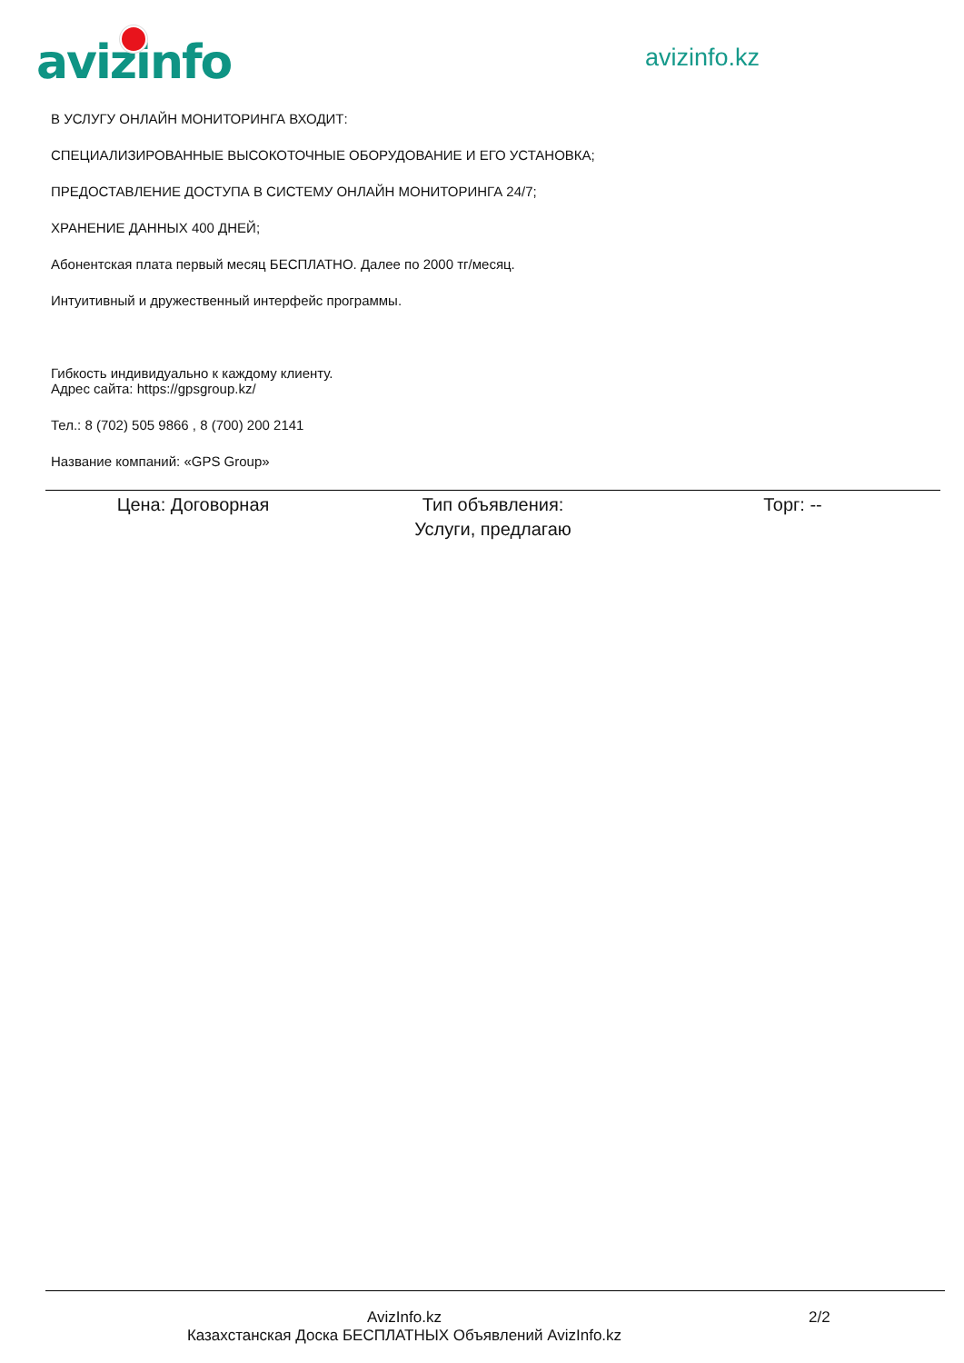avizinfo avizinfo.kz
В УСЛУГУ ОНЛАЙН МОНИТОРИНГА ВХОДИТ:
СПЕЦИАЛИЗИРОВАННЫЕ ВЫСОКОТОЧНЫЕ ОБОРУДОВАНИЕ И ЕГО УСТАНОВКА;
ПРЕДОСТАВЛЕНИЕ ДОСТУПА В СИСТЕМУ ОНЛАЙН МОНИТОРИНГА 24/7;
ХРАНЕНИЕ ДАННЫХ 400 ДНЕЙ;
Абонентская плата первый месяц БЕСПЛАТНО. Далее по 2000 тг/месяц.
Интуитивный и дружественный интерфейс программы.
Гибкость индивидуально к каждому клиенту.
Адрес сайта: https://gpsgroup.kz/
Тел.: 8 (702) 505 9866 , 8 (700) 200 2141
Название компаний: «GPS Group»
| Цена: Договорная | Тип объявления: Услуги, предлагаю | Торг: -- |
AvizInfo.kz
Казахстанская Доска БЕСПЛАТНЫХ Объявлений AvizInfo.kz
2/2